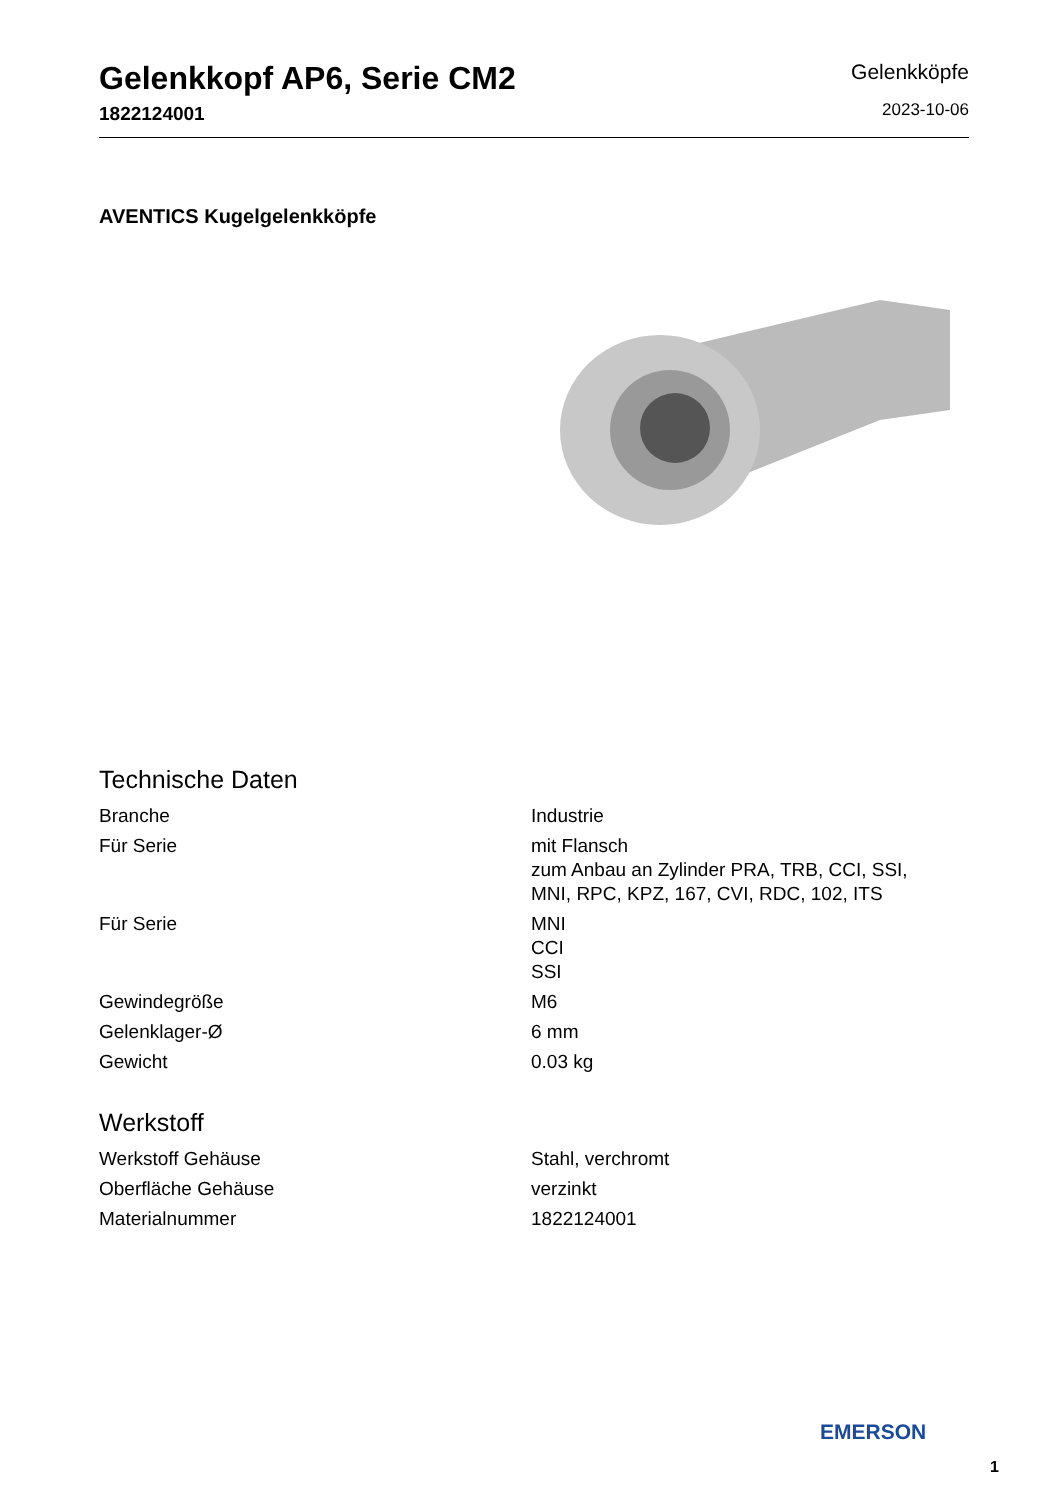Gelenkkopf AP6, Serie CM2
1822124001
Gelenkköpfe
2023-10-06
AVENTICS Kugelgelenkköpfe
Technische Daten
| Branche | Industrie |
| Für Serie | mit Flansch zum Anbau an Zylinder PRA, TRB, CCI, SSI, MNI, RPC, KPZ, 167, CVI, RDC, 102, ITS |
| Für Serie | MNI CCI SSI |
| Gewindegröße | M6 |
| Gelenklager-Ø | 6 mm |
| Gewicht | 0.03 kg |
Werkstoff
| Werkstoff Gehäuse | Stahl, verchromt |
| Oberfläche Gehäuse | verzinkt |
| Materialnummer | 1822124001 |
EMERSON
1